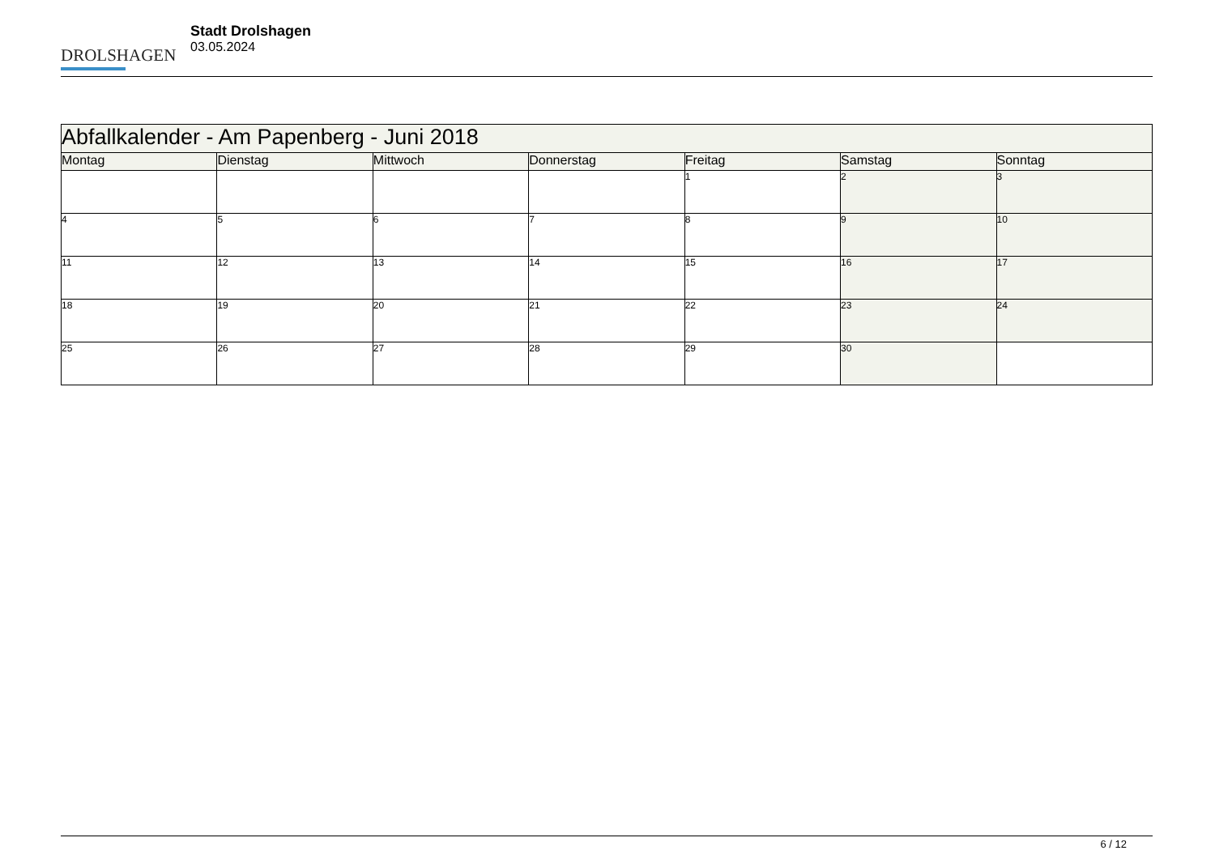DROLSHAGEN
Stadt Drolshagen
03.05.2024
| Abfallkalender - Am Papenberg - Juni 2018 | | | | | | |
| --- | --- | --- | --- | --- | --- | --- |
| Montag | Dienstag | Mittwoch | Donnerstag | Freitag | Samstag | Sonntag |
| | | | | 1 | 2 | 3 |
| 4 | 5 | 6 | 7 | 8 | 9 | 10 |
| 11 | 12 | 13 | 14 | 15 | 16 | 17 |
| 18 | 19 | 20 | 21 | 22 | 23 | 24 |
| 25 | 26 | 27 | 28 | 29 | 30 | |
6 / 12